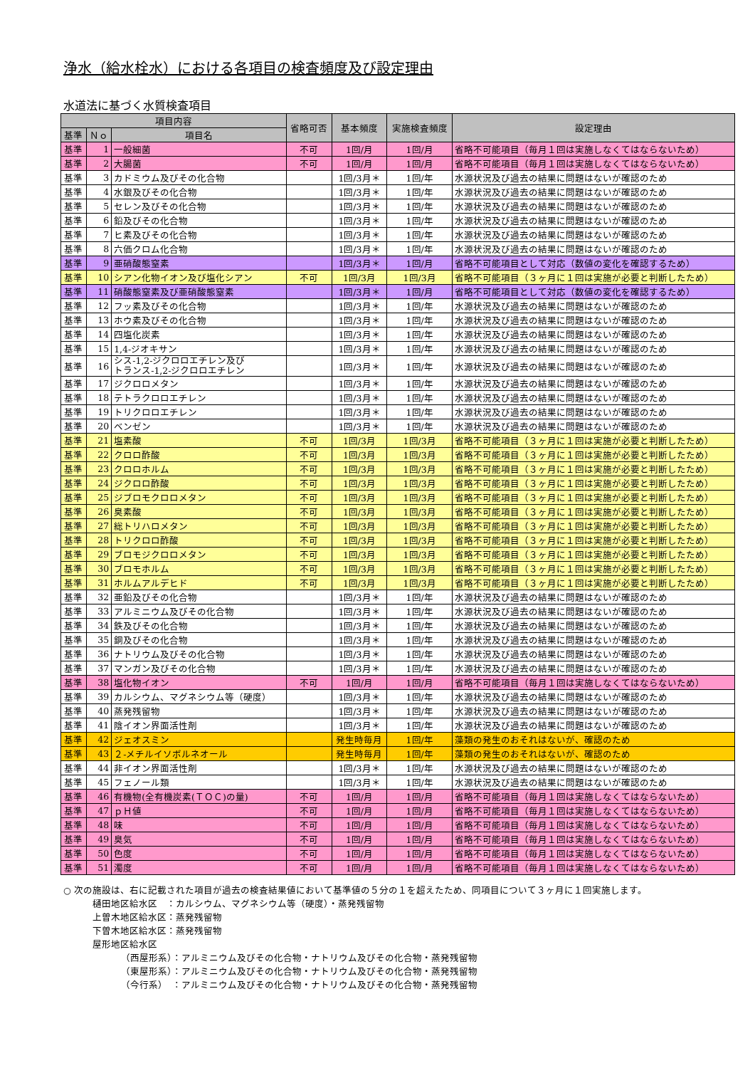浄水（給水栓水）における各項目の検査頻度及び設定理由
水道法に基づく水質検査項目
| 項目内容 | | | 省略可否 | 基本頻度 | 実施検査頻度 | 設定理由 |
| --- | --- | --- | --- | --- | --- | --- |
| 基準 | Ｎｏ | 項目名 | | | | |
| 基準 | 1 | 一般細菌 | 不可 | 1回/月 | 1回/月 | 省略不可能項目（毎月１回は実施しなくてはならないため） |
| 基準 | 2 | 大腸菌 | 不可 | 1回/月 | 1回/月 | 省略不可能項目（毎月１回は実施しなくてはならないため） |
| 基準 | 3 | カドミウム及びその化合物 | | 1回/3月＊ | 1回/年 | 水源状況及び過去の結果に問題はないが確認のため |
| 基準 | 4 | 水銀及びその化合物 | | 1回/3月＊ | 1回/年 | 水源状況及び過去の結果に問題はないが確認のため |
| 基準 | 5 | セレン及びその化合物 | | 1回/3月＊ | 1回/年 | 水源状況及び過去の結果に問題はないが確認のため |
| 基準 | 6 | 鉛及びその化合物 | | 1回/3月＊ | 1回/年 | 水源状況及び過去の結果に問題はないが確認のため |
| 基準 | 7 | ヒ素及びその化合物 | | 1回/3月＊ | 1回/年 | 水源状況及び過去の結果に問題はないが確認のため |
| 基準 | 8 | 六価クロム化合物 | | 1回/3月＊ | 1回/年 | 水源状況及び過去の結果に問題はないが確認のため |
| 基準 | 9 | 亜硝酸態窒素 | | 1回/3月＊ | 1回/月 | 省略不可能項目として対応（数値の変化を確認するため） |
| 基準 | 10 | シアン化物イオン及び塩化シアン | 不可 | 1回/3月 | 1回/3月 | 省略不可能項目（３ヶ月に１回は実施が必要と判断したため） |
| 基準 | 11 | 硝酸態窒素及び亜硝酸態窒素 | | 1回/3月＊ | 1回/月 | 省略不可能項目として対応（数値の変化を確認するため） |
| 基準 | 12 | フッ素及びその化合物 | | 1回/3月＊ | 1回/年 | 水源状況及び過去の結果に問題はないが確認のため |
| 基準 | 13 | ホウ素及びその化合物 | | 1回/3月＊ | 1回/年 | 水源状況及び過去の結果に問題はないが確認のため |
| 基準 | 14 | 四塩化炭素 | | 1回/3月＊ | 1回/年 | 水源状況及び過去の結果に問題はないが確認のため |
| 基準 | 15 | 1,4-ジオキサン | | 1回/3月＊ | 1回/年 | 水源状況及び過去の結果に問題はないが確認のため |
| 基準 | 16 | シス-1,2-ジクロロエチレン及び トランス-1,2-ジクロロエチレン | | 1回/3月＊ | 1回/年 | 水源状況及び過去の結果に問題はないが確認のため |
| 基準 | 17 | ジクロロメタン | | 1回/3月＊ | 1回/年 | 水源状況及び過去の結果に問題はないが確認のため |
| 基準 | 18 | テトラクロロエチレン | | 1回/3月＊ | 1回/年 | 水源状況及び過去の結果に問題はないが確認のため |
| 基準 | 19 | トリクロロエチレン | | 1回/3月＊ | 1回/年 | 水源状況及び過去の結果に問題はないが確認のため |
| 基準 | 20 | ベンゼン | | 1回/3月＊ | 1回/年 | 水源状況及び過去の結果に問題はないが確認のため |
| 基準 | 21 | 塩素酸 | 不可 | 1回/3月 | 1回/3月 | 省略不可能項目（３ヶ月に１回は実施が必要と判断したため） |
| 基準 | 22 | クロロ酢酸 | 不可 | 1回/3月 | 1回/3月 | 省略不可能項目（３ヶ月に１回は実施が必要と判断したため） |
| 基準 | 23 | クロロホルム | 不可 | 1回/3月 | 1回/3月 | 省略不可能項目（３ヶ月に１回は実施が必要と判断したため） |
| 基準 | 24 | ジクロロ酢酸 | 不可 | 1回/3月 | 1回/3月 | 省略不可能項目（３ヶ月に１回は実施が必要と判断したため） |
| 基準 | 25 | ジブロモクロロメタン | 不可 | 1回/3月 | 1回/3月 | 省略不可能項目（３ヶ月に１回は実施が必要と判断したため） |
| 基準 | 26 | 臭素酸 | 不可 | 1回/3月 | 1回/3月 | 省略不可能項目（３ヶ月に１回は実施が必要と判断したため） |
| 基準 | 27 | 総トリハロメタン | 不可 | 1回/3月 | 1回/3月 | 省略不可能項目（３ヶ月に１回は実施が必要と判断したため） |
| 基準 | 28 | トリクロロ酢酸 | 不可 | 1回/3月 | 1回/3月 | 省略不可能項目（３ヶ月に１回は実施が必要と判断したため） |
| 基準 | 29 | ブロモジクロロメタン | 不可 | 1回/3月 | 1回/3月 | 省略不可能項目（３ヶ月に１回は実施が必要と判断したため） |
| 基準 | 30 | ブロモホルム | 不可 | 1回/3月 | 1回/3月 | 省略不可能項目（３ヶ月に１回は実施が必要と判断したため） |
| 基準 | 31 | ホルムアルデヒド | 不可 | 1回/3月 | 1回/3月 | 省略不可能項目（３ヶ月に１回は実施が必要と判断したため） |
| 基準 | 32 | 亜鉛及びその化合物 | | 1回/3月＊ | 1回/年 | 水源状況及び過去の結果に問題はないが確認のため |
| 基準 | 33 | アルミニウム及びその化合物 | | 1回/3月＊ | 1回/年 | 水源状況及び過去の結果に問題はないが確認のため |
| 基準 | 34 | 鉄及びその化合物 | | 1回/3月＊ | 1回/年 | 水源状況及び過去の結果に問題はないが確認のため |
| 基準 | 35 | 銅及びその化合物 | | 1回/3月＊ | 1回/年 | 水源状況及び過去の結果に問題はないが確認のため |
| 基準 | 36 | ナトリウム及びその化合物 | | 1回/3月＊ | 1回/年 | 水源状況及び過去の結果に問題はないが確認のため |
| 基準 | 37 | マンガン及びその化合物 | | 1回/3月＊ | 1回/年 | 水源状況及び過去の結果に問題はないが確認のため |
| 基準 | 38 | 塩化物イオン | 不可 | 1回/月 | 1回/月 | 省略不可能項目（毎月１回は実施しなくてはならないため） |
| 基準 | 39 | カルシウム、マグネシウム等（硬度） | | 1回/3月＊ | 1回/年 | 水源状況及び過去の結果に問題はないが確認のため |
| 基準 | 40 | 蒸発残留物 | | 1回/3月＊ | 1回/年 | 水源状況及び過去の結果に問題はないが確認のため |
| 基準 | 41 | 陰イオン界面活性剤 | | 1回/3月＊ | 1回/年 | 水源状況及び過去の結果に問題はないが確認のため |
| 基準 | 42 | ジェオスミン | | 発生時毎月 | 1回/年 | 藻類の発生のおそれはないが、確認のため |
| 基準 | 43 | ２-メチルイソボルネオール | | 発生時毎月 | 1回/年 | 藻類の発生のおそれはないが、確認のため |
| 基準 | 44 | 非イオン界面活性剤 | | 1回/3月＊ | 1回/年 | 水源状況及び過去の結果に問題はないが確認のため |
| 基準 | 45 | フェノール類 | | 1回/3月＊ | 1回/年 | 水源状況及び過去の結果に問題はないが確認のため |
| 基準 | 46 | 有機物(全有機炭素(ＴＯＣ)の量) | 不可 | 1回/月 | 1回/月 | 省略不可能項目（毎月１回は実施しなくてはならないため） |
| 基準 | 47 | ｐＨ値 | 不可 | 1回/月 | 1回/月 | 省略不可能項目（毎月１回は実施しなくてはならないため） |
| 基準 | 48 | 味 | 不可 | 1回/月 | 1回/月 | 省略不可能項目（毎月１回は実施しなくてはならないため） |
| 基準 | 49 | 臭気 | 不可 | 1回/月 | 1回/月 | 省略不可能項目（毎月１回は実施しなくてはならないため） |
| 基準 | 50 | 色度 | 不可 | 1回/月 | 1回/月 | 省略不可能項目（毎月１回は実施しなくてはならないため） |
| 基準 | 51 | 濁度 | 不可 | 1回/月 | 1回/月 | 省略不可能項目（毎月１回は実施しなくてはならないため） |
○ 次の施設は、右に記載された項目が過去の検査結果値において基準値の５分の１を超えたため、同項目について３ヶ月に１回実施します。
樋田地区給水区　：カルシウム、マグネシウム等（硬度）・蒸発残留物
上曽木地区給水区：蒸発残留物
下曽木地区給水区：蒸発残留物
屋形地区給水区
（西屋形系）：アルミニウム及びその化合物・ナトリウム及びその化合物・蒸発残留物
（東屋形系）：アルミニウム及びその化合物・ナトリウム及びその化合物・蒸発残留物
（今行系）　：アルミニウム及びその化合物・ナトリウム及びその化合物・蒸発残留物